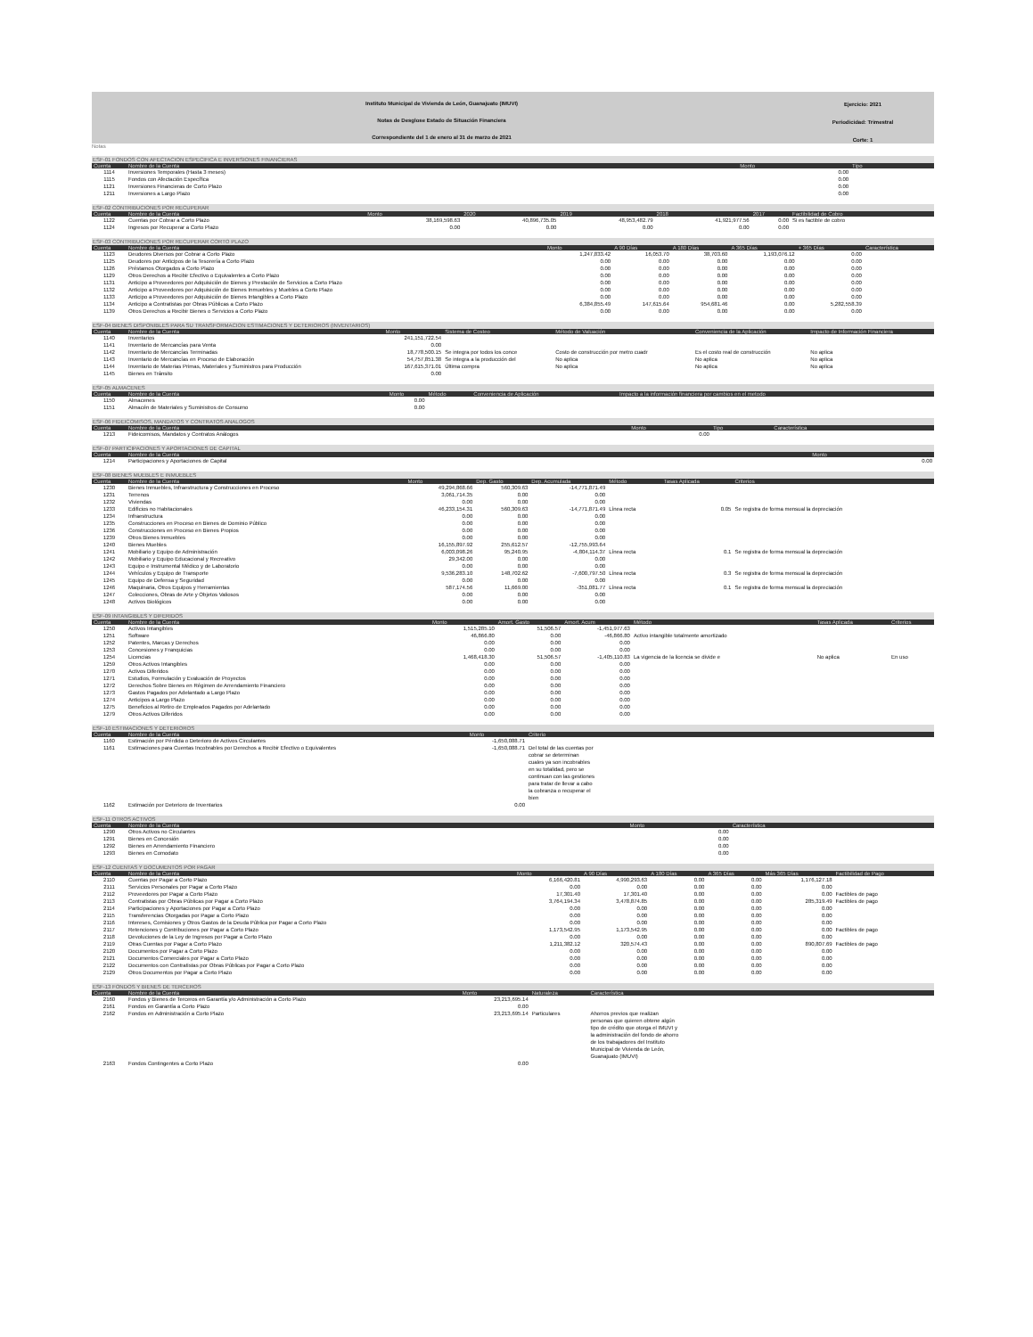Instituto Municipal de Vivienda de León, Guanajuato (IMUVI)
Notas de Desglose Estado de Situación Financiera
Correspondiente del 1 de enero al 31 de marzo de 2021
Ejercicio: 2021
Periodicidad: Trimestral
Corte: 1
Notas
ESF-01 FONDOS CON AFECTACION ESPECIFICA E INVERSIONES FINANCIERAS
| Cuenta | Nombre de la Cuenta | Monto | Tipo |
| --- | --- | --- | --- |
| 1114 | Inversiones Temporales (Hasta 3 meses) | 0.00 | |
| 1115 | Fondos con Afectación Específica | 0.00 | |
| 1121 | Inversiones Financieras de Corto Plazo | 0.00 | |
| 1211 | Inversiones a Largo Plazo | 0.00 | |
ESF-02 CONTRIBUCIONES POR RECUPERAR
| Cuenta | Nombre de la Cuenta | Monto | 2020 | 2019 | 2018 | 2017 | Factibilidad de Cobro |
| --- | --- | --- | --- | --- | --- | --- | --- |
| 1122 | Cuentas por Cobrar a Corto Plazo | 38,169,598.63 | 40,896,735.05 | 48,953,482.79 | 41,921,977.56 | 0.00 | Si es factible de cobro |
| 1124 | Ingresos por Recuperar a Corto Plazo | 0.00 | 0.00 | 0.00 | 0.00 | 0.00 | |
ESF-03 CONTRIBUCIONES POR RECUPERAR CORTO PLAZO
| Cuenta | Nombre de la Cuenta | Monto | A 90 Días | A 180 Días | A 365 Días | + 365 Días | Característica |
| --- | --- | --- | --- | --- | --- | --- | --- |
| 1123 | Deudores Diversos por Cobrar a Corto Plazo | 1,247,833.42 | 16,053.70 | 38,703.60 | 1,193,076.12 | 0.00 | |
| 1125 | Deudores por Anticipos de la Tesorería a Corto Plazo | 0.00 | 0.00 | 0.00 | 0.00 | 0.00 | |
| 1126 | Préstamos Otorgados a Corto Plazo | 0.00 | 0.00 | 0.00 | 0.00 | 0.00 | |
| 1129 | Otros Derechos a Recibir Efectivo o Equivalentes a Corto Plazo | 0.00 | 0.00 | 0.00 | 0.00 | 0.00 | |
| 1131 | Anticipo a Proveedores por Adquisición de Bienes y Prestación de Servicios a Corto Plazo | 0.00 | 0.00 | 0.00 | 0.00 | 0.00 | |
| 1132 | Anticipo a Proveedores por Adquisición de Bienes Inmuebles y Muebles a Corto Plazo | 0.00 | 0.00 | 0.00 | 0.00 | 0.00 | |
| 1133 | Anticipo a Proveedores por Adquisición de Bienes Intangibles a Corto Plazo | 0.00 | 0.00 | 0.00 | 0.00 | 0.00 | |
| 1134 | Anticipo a Contratistas por Obras Públicas a Corto Plazo | 6,384,855.49 | 147,615.64 | 954,681.46 | 0.00 | 5,282,558.39 | |
| 1139 | Otros Derechos a Recibir Bienes o Servicios a Corto Plazo | 0.00 | 0.00 | 0.00 | 0.00 | 0.00 | |
ESF-04 BIENES DISPONIBLES PARA SU TRANSFORMACION ESTIMACIONES Y DETERIOROS (INVENTARIOS)
| Cuenta | Nombre de la Cuenta | Monto | Sistema de Costeo | Método de Valuación | Conveniencia de la Aplicación | Impacto de Información Financiera |
| --- | --- | --- | --- | --- | --- | --- |
| 1140 | Inventarios | 241,151,722.54 | | | | |
| 1141 | Inventario de Mercancías para Venta | 0.00 | | | | |
| 1142 | Inventario de Mercancías Terminadas | 18,778,500.15 | Se integra por todos los conce | Costo de construcción por metro cuadr | Es el costo real de construcción | No aplica |
| 1143 | Inventario de Mercancías en Proceso de Elaboración | 54,757,851.38 | Se integra a la producción del | No aplica | No aplica | No aplica |
| 1144 | Inventario de Materias Primas, Materiales y Suministros para Producción | 167,615,371.01 | Última compra | No aplica | No aplica | No aplica |
| 1145 | Bienes en Tránsito | 0.00 | | | | |
ESF-05 ALMACENES
| Cuenta | Nombre de la Cuenta | Monto | Método | Conveniencia de Aplicación | Impacto a la información financiera por cambios en el metodo |
| --- | --- | --- | --- | --- | --- |
| 1150 | Almacenes | 0.00 | | | |
| 1151 | Almacén de Materiales y Suministros de Consumo | 0.00 | | | |
ESF-06 FIDEICOMISOS, MANDATOS Y CONTRATOS ANALOGOS
| Cuenta | Nombre de la Cuenta | Monto | Tipo | Característica |
| --- | --- | --- | --- | --- |
| 1213 | Fideicomisos, Mandatos y Contratos Análogos | 0.00 | | |
ESF-07 PARTICIPACIONES Y APORTACIONES DE CAPITAL
| Cuenta | Nombre de la Cuenta | Monto |
| --- | --- | --- |
| 1214 | Participaciones y Aportaciones de Capital | 0.00 |
ESF-08 BIENES MUEBLES E INMUEBLES
| Cuenta | Nombre de la Cuenta | Monto | Dep. Gasto | Dep. Acumulada | Método | Tasas Aplicada | Criterios |
| --- | --- | --- | --- | --- | --- | --- | --- |
| 1230 | Bienes Inmuebles, Infraestructura y Construcciones en Proceso | 49,294,868.66 | 560,309.63 | -14,771,871.49 | | | |
| 1231 | Terrenos | 3,061,714.35 | 0.00 | 0.00 | | | |
| 1232 | Viviendas | 0.00 | 0.00 | 0.00 | | | |
| 1233 | Edificios no Habitacionales | 46,233,154.31 | 560,309.63 | -14,771,871.49 | Línea recta | 0.05 | Se registra de forma mensual la depreciación |
| 1234 | Infraestructura | 0.00 | 0.00 | 0.00 | | | |
| 1235 | Construcciones en Proceso en Bienes de Dominio Público | 0.00 | 0.00 | 0.00 | | | |
| 1236 | Construcciones en Proceso en Bienes Propios | 0.00 | 0.00 | 0.00 | | | |
| 1239 | Otros Bienes Inmuebles | 0.00 | 0.00 | 0.00 | | | |
| 1240 | Bienes Muebles | 16,155,897.92 | 255,612.57 | -12,755,993.64 | | | |
| 1241 | Mobiliario y Equipo de Administración | 6,003,098.26 | 95,240.95 | -4,804,114.37 | Línea recta | 0.1 | Se registra de forma mensual la depreciación |
| 1242 | Mobiliario y Equipo Educacional y Recreativo | 29,342.00 | 0.00 | 0.00 | | | |
| 1243 | Equipo e Instrumental Médico y de Laboratorio | 0.00 | 0.00 | 0.00 | | | |
| 1244 | Vehículos y Equipo de Transporte | 9,536,283.10 | 148,702.62 | -7,600,797.50 | Línea recta | 0.3 | Se registra de forma mensual la depreciación |
| 1245 | Equipo de Defensa y Seguridad | 0.00 | 0.00 | 0.00 | | | |
| 1246 | Maquinaria, Otros Equipos y Herramientas | 587,174.56 | 11,669.00 | -351,081.77 | Línea recta | 0.1 | Se registra de forma mensual la depreciación |
| 1247 | Colecciones, Obras de Arte y Objetos Valiosos | 0.00 | 0.00 | 0.00 | | | |
| 1248 | Activos Biológicos | 0.00 | 0.00 | 0.00 | | | |
ESF-09 INTANGIBLES Y DIFERIDOS
| Cuenta | Nombre de la Cuenta | Monto | Amort. Gasto | Amort. Acum | Método | Tasas Aplicada | Criterios |
| --- | --- | --- | --- | --- | --- | --- | --- |
| 1250 | Activos Intangibles | 1,515,285.10 | 51,506.57 | -1,451,977.63 | | | |
| 1251 | Software | 46,866.80 | 0.00 | -46,866.80 | Activo intangible totalmente amortizado | | |
| 1252 | Patentes, Marcas y Derechos | 0.00 | 0.00 | 0.00 | | | |
| 1253 | Concesiones y Franquicias | 0.00 | 0.00 | 0.00 | | | |
| 1254 | Licencias | 1,468,418.30 | 51,506.57 | -1,405,110.83 | La vigencia de la licencia se divide e | No aplica | En uso |
| 1259 | Otros Activos Intangibles | 0.00 | 0.00 | 0.00 | | | |
| 1270 | Activos Diferidos | 0.00 | 0.00 | 0.00 | | | |
| 1271 | Estudios, Formulación y Evaluación de Proyectos | 0.00 | 0.00 | 0.00 | | | |
| 1272 | Derechos Sobre Bienes en Régimen de Arrendamiento Financiero | 0.00 | 0.00 | 0.00 | | | |
| 1273 | Gastos Pagados por Adelantado a Largo Plazo | 0.00 | 0.00 | 0.00 | | | |
| 1274 | Anticipos a Largo Plazo | 0.00 | 0.00 | 0.00 | | | |
| 1275 | Beneficios al Retiro de Empleados Pagados por Adelantado | 0.00 | 0.00 | 0.00 | | | |
| 1279 | Otros Activos Diferidos | 0.00 | 0.00 | 0.00 | | | |
ESF-10 ESTIMACIONES Y DETERIOROS
| Cuenta | Nombre de la Cuenta | Monto | Criterio | |
| --- | --- | --- | --- | --- |
| 1160 | Estimación por Pérdida o Deterioro de Activos Circulantes | -1,650,088.71 | | |
| 1161 | Estimaciones para Cuentas Incobrables por Derechos a Recibir Efectivo o Equivalentes | -1,650,088.71 | Del total de las cuentas por cobrar se determinan cuales ya son incobrables en su totalidad, pero se continuan con las gestiones para tratar de llevar a cabo la cobranza o recuperar el bien | |
| 1162 | Estimación por Deterioro de Inventarios | 0.00 | | |
ESF-11 OTROS ACTIVOS
| Cuenta | Nombre de la Cuenta | Monto | Característica |
| --- | --- | --- | --- |
| 1290 | Otros Activos no Circulantes | 0.00 | |
| 1291 | Bienes en Concesión | 0.00 | |
| 1292 | Bienes en Arrendamiento Financiero | 0.00 | |
| 1293 | Bienes en Comodato | 0.00 | |
ESF-12 CUENTAS Y DOCUMENTOS POR PAGAR
| Cuenta | Nombre de la Cuenta | Monto | A 90 Días | A 180 Días | A 365 Días | Más 365 Días | Factibilidad de Pago |
| --- | --- | --- | --- | --- | --- | --- | --- |
| 2110 | Cuentas por Pagar a Corto Plazo | 6,166,420.81 | 4,990,293.63 | 0.00 | 0.00 | 1,176,127.18 | |
| 2111 | Servicios Personales por Pagar a Corto Plazo | 0.00 | 0.00 | 0.00 | 0.00 | 0.00 | |
| 2112 | Proveedores por Pagar a Corto Plazo | 17,301.40 | 17,301.40 | 0.00 | 0.00 | 0.00 | Factibles de pago |
| 2113 | Contratistas por Obras Públicas por Pagar a Corto Plazo | 3,764,194.34 | 3,478,874.85 | 0.00 | 0.00 | 285,319.49 | Factibles de pago |
| 2114 | Participaciones y Aportaciones por Pagar a Corto Plazo | 0.00 | 0.00 | 0.00 | 0.00 | 0.00 | |
| 2115 | Transferencias Otorgadas por Pagar a Corto Plazo | 0.00 | 0.00 | 0.00 | 0.00 | 0.00 | |
| 2116 | Intereses, Comisiones y Otros Gastos de la Deuda Pública por Pagar a Corto Plazo | 0.00 | 0.00 | 0.00 | 0.00 | 0.00 | |
| 2117 | Retenciones y Contribuciones por Pagar a Corto Plazo | 1,173,542.95 | 1,173,542.95 | 0.00 | 0.00 | 0.00 | Factibles de pago |
| 2118 | Devoluciones de la Ley de Ingresos por Pagar a Corto Plazo | 0.00 | 0.00 | 0.00 | 0.00 | 0.00 | |
| 2119 | Otras Cuentas por Pagar a Corto Plazo | 1,211,382.12 | 320,574.43 | 0.00 | 0.00 | 890,807.69 | Factibles de pago |
| 2120 | Documentos por Pagar a Corto Plazo | 0.00 | 0.00 | 0.00 | 0.00 | 0.00 | |
| 2121 | Documentos Comerciales por Pagar a Corto Plazo | 0.00 | 0.00 | 0.00 | 0.00 | 0.00 | |
| 2122 | Documentos con Contratistas por Obras Públicas por Pagar a Corto Plazo | 0.00 | 0.00 | 0.00 | 0.00 | 0.00 | |
| 2129 | Otros Documentos por Pagar a Corto Plazo | 0.00 | 0.00 | 0.00 | 0.00 | 0.00 | |
ESF-13 FONDOS Y BIENES DE TERCEROS
| Cuenta | Nombre de la Cuenta | Monto | Naturaleza | Característica | |
| --- | --- | --- | --- | --- | --- |
| 2160 | Fondos y Bienes de Terceros en Garantía y/o Administración a Corto Plazo | 23,213,695.14 | | | |
| 2161 | Fondos en Garantía a Corto Plazo | 0.00 | | | |
| 2162 | Fondos en Administración a Corto Plazo | 23,213,695.14 | Particulares | Ahorros previos que realizan personas que quieren obtene algún tipo de crédito que otorga el IMUVI y la administración del fondo de ahorro de los trabajadores del Instituto Municipal de Vivienda de León, Guanajuato (IMUVI) | |
| 2163 | Fondos Contingentes a Corto Plazo | 0.00 | | | |